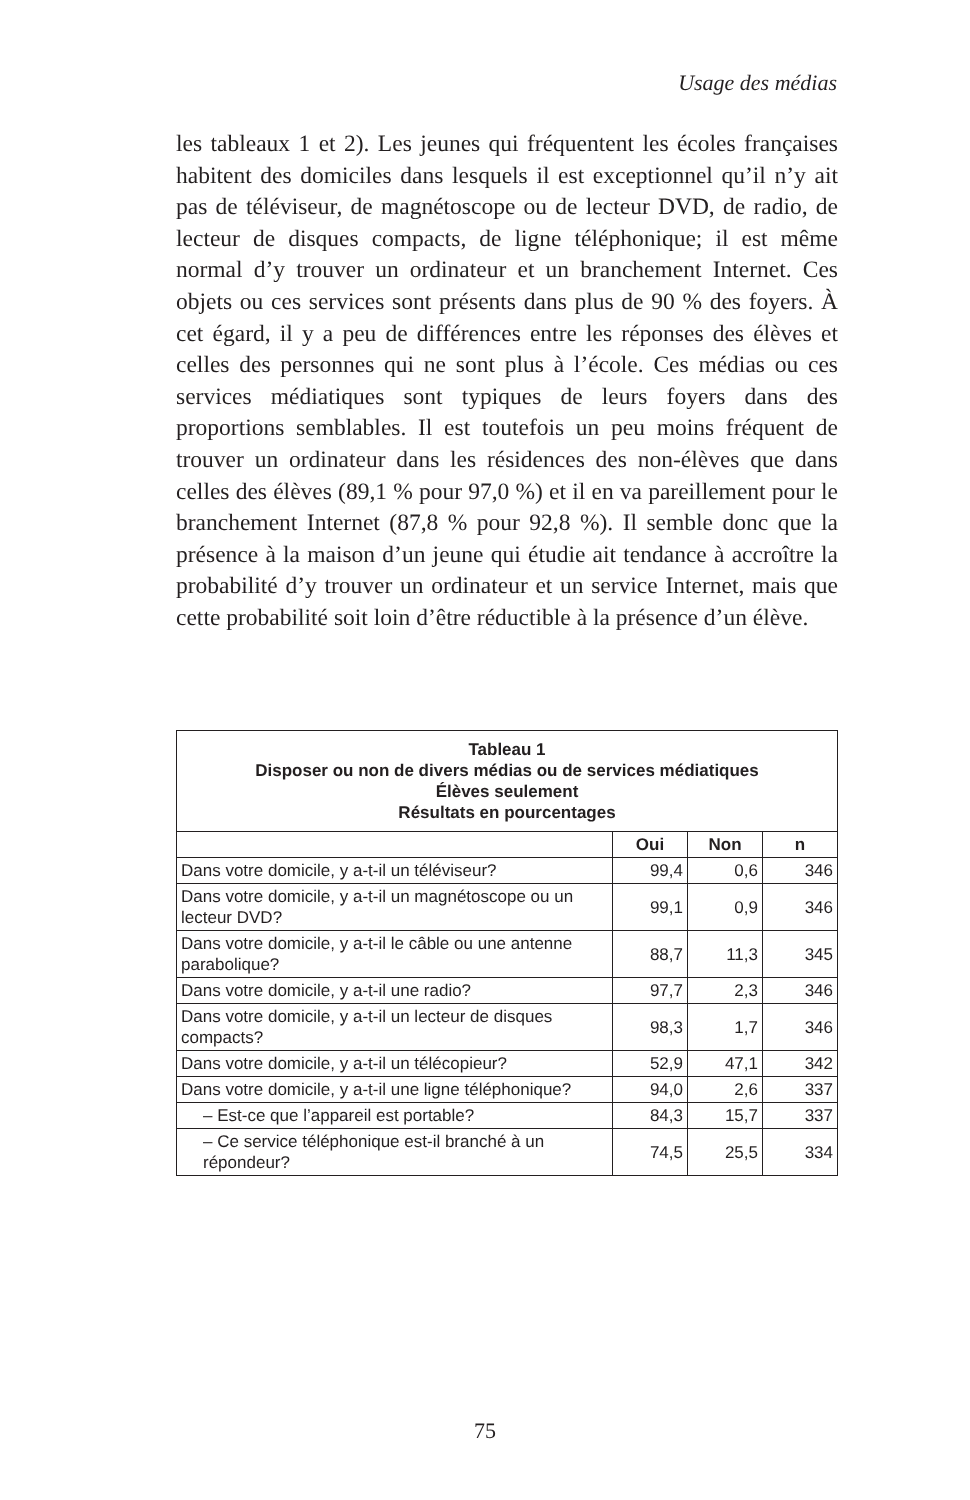Usage des médias
les tableaux 1 et 2). Les jeunes qui fréquentent les écoles françaises habitent des domiciles dans lesquels il est exceptionnel qu’il n’y ait pas de téléviseur, de magnétoscope ou de lecteur DVD, de radio, de lecteur de disques compacts, de ligne téléphonique; il est même normal d’y trouver un ordinateur et un branchement Internet. Ces objets ou ces services sont présents dans plus de 90 % des foyers. À cet égard, il y a peu de différences entre les réponses des élèves et celles des personnes qui ne sont plus à l’école. Ces médias ou ces services médiatiques sont typiques de leurs foyers dans des proportions semblables. Il est toutefois un peu moins fréquent de trouver un ordinateur dans les résidences des non-élèves que dans celles des élèves (89,1 % pour 97,0 %) et il en va pareillement pour le branchement Internet (87,8 % pour 92,8 %). Il semble donc que la présence à la maison d’un jeune qui étudie ait tendance à accroître la probabilité d’y trouver un ordinateur et un service Internet, mais que cette probabilité soit loin d’être réductible à la présence d’un élève.
| Tableau 1 Disposer ou non de divers médias ou de services médiatiques Élèves seulement Résultats en pourcentages | | | |
| | Oui | Non | n |
| Dans votre domicile, y a-t-il un téléviseur? | 99,4 | 0,6 | 346 |
| Dans votre domicile, y a-t-il un magnétoscope ou un lecteur DVD? | 99,1 | 0,9 | 346 |
| Dans votre domicile, y a-t-il le câble ou une antenne parabolique? | 88,7 | 11,3 | 345 |
| Dans votre domicile, y a-t-il une radio? | 97,7 | 2,3 | 346 |
| Dans votre domicile, y a-t-il un lecteur de disques compacts? | 98,3 | 1,7 | 346 |
| Dans votre domicile, y a-t-il un télécopieur? | 52,9 | 47,1 | 342 |
| Dans votre domicile, y a-t-il une ligne téléphonique? | 94,0 | 2,6 | 337 |
| – Est-ce que l’appareil est portable? | 84,3 | 15,7 | 337 |
| – Ce service téléphonique est-il branché à un répondeur? | 74,5 | 25,5 | 334 |
75